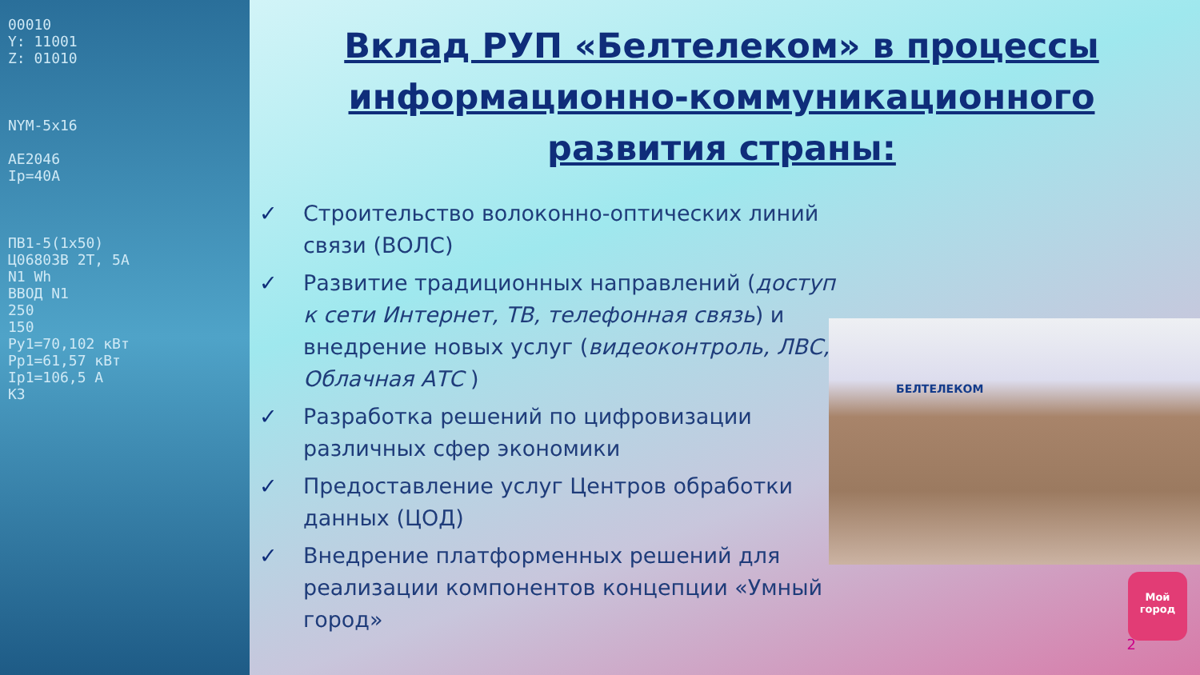00010
Y: 11001
Z: 01010
NYM-5x16
AE2046
Ip=40A
ПВ1-5(1x50)
Ц06803В 2Т, 5А
N1 Wh
ВВОД N1
250
150
Py1=70,102 кВт
Pp1=61,57 кВт
Ip1=106,5 А
К3
Вклад РУП «Белтелеком» в процессы информационно-коммуникационного развития страны:
✓ Строительство волоконно-оптических линий связи (ВОЛС)
✓ Развитие традиционных направлений (доступ к сети Интернет, ТВ, телефонная связь) и внедрение новых услуг (видеоконтроль, ЛВС, Облачная АТС )
✓ Разработка решений по цифровизации различных сфер экономики
✓ Предоставление услуг Центров обработки данных (ЦОД)
✓ Внедрение платформенных решений для реализации компонентов концепции «Умный город»
БЕЛТЕЛЕКОМ
2
Мой
город